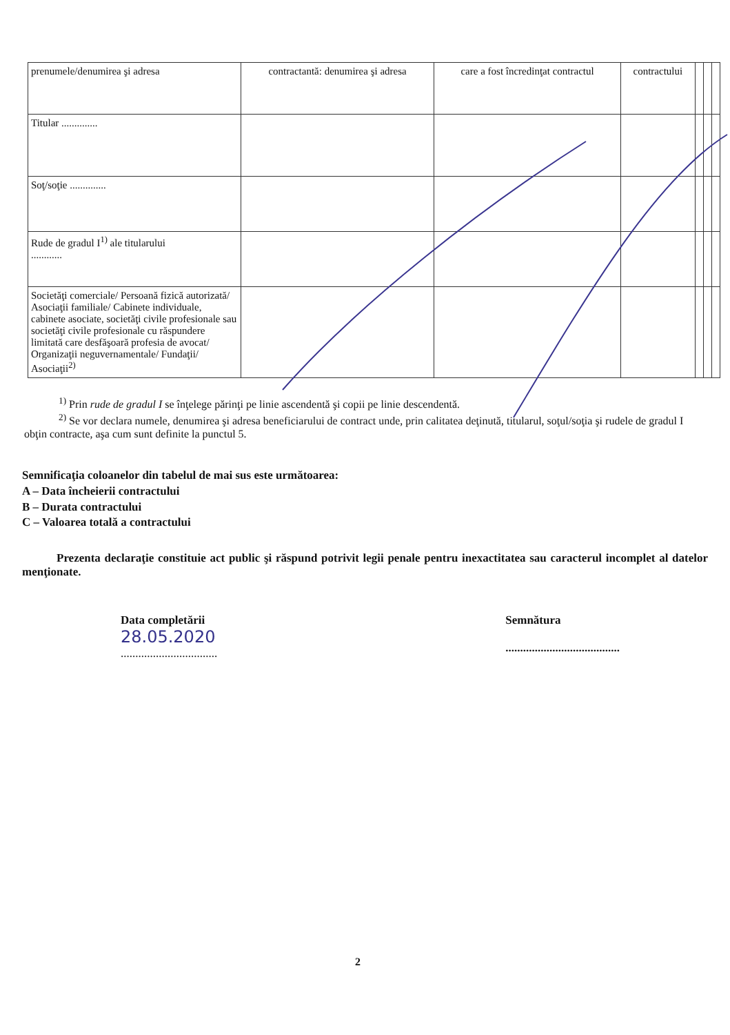| prenumele/denumirea şi adresa | contractantă: denumirea şi adresa | care a fost încredinţat contractul | contractului | | | |
| Titular .............. | | | | | | |
| Soţ/soţie .............. | | | | | | |
| Rude de gradul I<sup>1)</sup> ale titularului ............ | | | | | | |
| Societăţi comerciale/ Persoană fizică autorizată/ Asociaţii familiale/ Cabinete individuale, cabinete asociate, societăţi civile profesionale sau societăţi civile profesionale cu răspundere limitată care desfăşoară profesia de avocat/ Organizaţii neguvernamentale/ Fundaţii/ Asociaţii<sup>2)</sup> | | | | | | |
<sup>1)</sup> Prin rude de gradul I se înţelege părinţi pe linie ascendentă şi copii pe linie descendentă.
<sup>2)</sup> Se vor declara numele, denumirea şi adresa beneficiarului de contract unde, prin calitatea deţinută, titularul, soţul/soţia şi rudele de gradul I obţin contracte, aşa cum sunt definite la punctul 5.
Semnificaţia coloanelor din tabelul de mai sus este următoarea:
A – Data încheierii contractului
B – Durata contractului
C – Valoarea totală a contractului
Prezenta declaraţie constituie act public şi răspund potrivit legii penale pentru inexactitatea sau caracterul incomplet al datelor menţionate.
Data completării
28.05.2020
.................................
Semnătura
.......................................
2